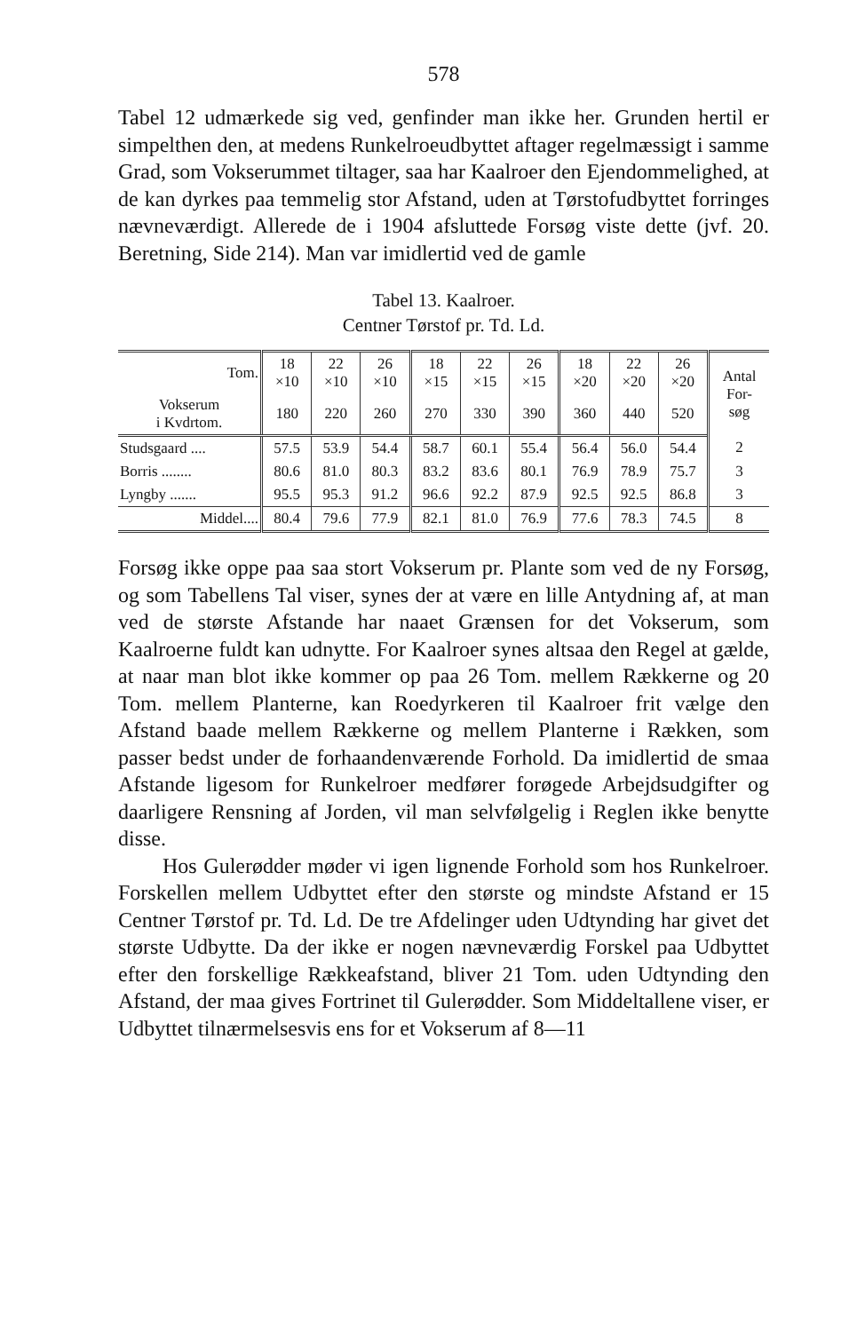578
Tabel 12 udmærkede sig ved, genfinder man ikke her. Grunden hertil er simpelthen den, at medens Runkelroeudbyttet aftager regelmæssigt i samme Grad, som Vokserummet tiltager, saa har Kaalroer den Ejendommelighed, at de kan dyrkes paa temmelig stor Afstand, uden at Tørstofudbyttet forringes nævneværdigt. Allerede de i 1904 afsluttede Forsøg viste dette (jvf. 20. Beretning, Side 214). Man var imidlertid ved de gamle
Tabel 13. Kaalroer.
Centner Tørstof pr. Td. Ld.
| Tom. | 18 ×10 | 22 ×10 | 26 ×10 | 18 ×15 | 22 ×15 | 26 ×15 | 18 ×20 | 22 ×20 | 26 ×20 | Antal For- søg |
| --- | --- | --- | --- | --- | --- | --- | --- | --- | --- | --- |
| Vokserum i Kvdrtom. | 180 | 220 | 260 | 270 | 330 | 390 | 360 | 440 | 520 | |
| Studsgaard .... | 57.5 | 53.9 | 54.4 | 58.7 | 60.1 | 55.4 | 56.4 | 56.0 | 54.4 | 2 |
| Borris ........ | 80.6 | 81.0 | 80.3 | 83.2 | 83.6 | 80.1 | 76.9 | 78.9 | 75.7 | 3 |
| Lyngby ....... | 95.5 | 95.3 | 91.2 | 96.6 | 92.2 | 87.9 | 92.5 | 92.5 | 86.8 | 3 |
| Middel.... | 80.4 | 79.6 | 77.9 | 82.1 | 81.0 | 76.9 | 77.6 | 78.3 | 74.5 | 8 |
Forsøg ikke oppe paa saa stort Vokserum pr. Plante som ved de ny Forsøg, og som Tabellens Tal viser, synes der at være en lille Antydning af, at man ved de største Afstande har naaet Grænsen for det Vokserum, som Kaalroerne fuldt kan udnytte. For Kaalroer synes altsaa den Regel at gælde, at naar man blot ikke kommer op paa 26 Tom. mellem Rækkerne og 20 Tom. mellem Planterne, kan Roedyrkeren til Kaalroer frit vælge den Afstand baade mellem Rækkerne og mellem Planterne i Rækken, som passer bedst under de forhaandenværende Forhold. Da imidlertid de smaa Afstande ligesom for Runkelroer medfører forøgede Arbejdsudgifter og daarligere Rensning af Jorden, vil man selvfølgelig i Reglen ikke benytte disse.
Hos Gulerødder møder vi igen lignende Forhold som hos Runkelroer. Forskellen mellem Udbyttet efter den største og mindste Afstand er 15 Centner Tørstof pr. Td. Ld. De tre Afdelinger uden Udtynding har givet det største Udbytte. Da der ikke er nogen nævneværdig Forskel paa Udbyttet efter den forskellige Rækkeafstand, bliver 21 Tom. uden Udtynding den Afstand, der maa gives Fortrinet til Gulerødder. Som Middeltallene viser, er Udbyttet tilnærmelsesvis ens for et Vokserum af 8—11